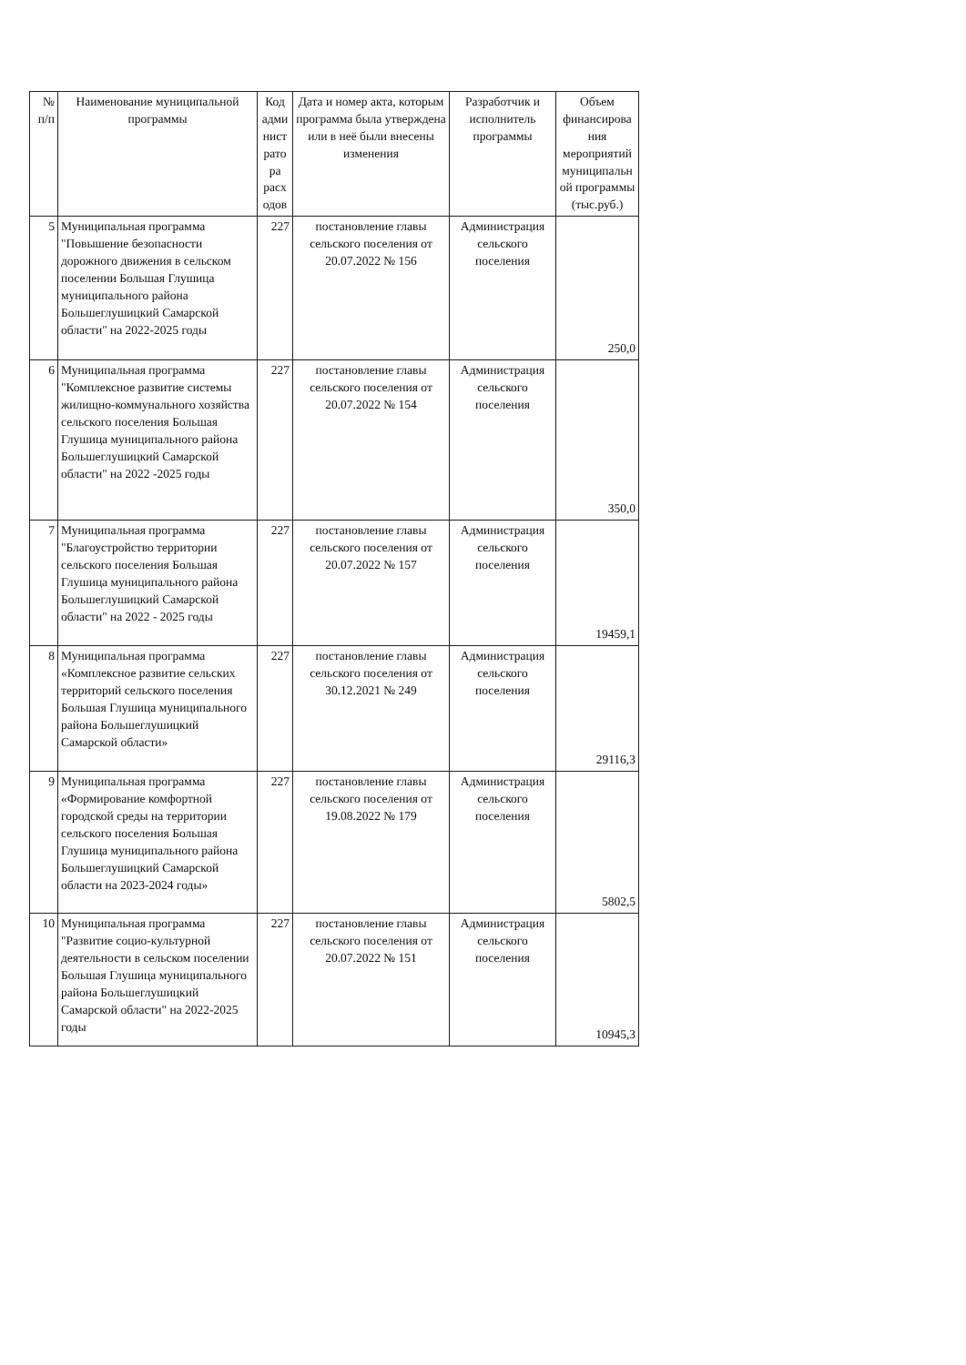| № п/п | Наименование муниципальной программы | Код адми нист рато ра расх одов | Дата и номер акта, которым программа была утверждена или в неё были внесены изменения | Разработчик и исполнитель программы | Объем финансирова ния мероприятий муниципальн ой программы (тыс.руб.) |
| --- | --- | --- | --- | --- | --- |
| 5 | Муниципальная программа "Повышение безопасности дорожного движения в сельском поселении Большая Глушица муниципального района Большеглушицкий Самарской области" на 2022-2025 годы | 227 | постановление главы сельского поселения от 20.07.2022 № 156 | Администрация сельского поселения | 250,0 |
| 6 | Муниципальная программа "Комплексное развитие системы жилищно-коммунального хозяйства сельского поселения Большая Глушица муниципального района Большеглушицкий Самарской области" на 2022 -2025 годы | 227 | постановление главы сельского поселения от 20.07.2022 № 154 | Администрация сельского поселения | 350,0 |
| 7 | Муниципальная программа "Благоустройство территории сельского поселения Большая Глушица муниципального района Большеглушицкий Самарской области" на 2022 - 2025 годы | 227 | постановление главы сельского поселения от 20.07.2022 № 157 | Администрация сельского поселения | 19459,1 |
| 8 | Муниципальная программа «Комплексное развитие сельских территорий сельского поселения Большая Глушица муниципального района Большеглушицкий Самарской области» | 227 | постановление главы сельского поселения от 30.12.2021 № 249 | Администрация сельского поселения | 29116,3 |
| 9 | Муниципальная программа «Формирование комфортной городской среды на территории сельского поселения Большая Глушица муниципального района Большеглушицкий Самарской области на 2023-2024 годы» | 227 | постановление главы сельского поселения от 19.08.2022 № 179 | Администрация сельского поселения | 5802,5 |
| 10 | Муниципальная программа "Развитие социо-культурной деятельности в сельском поселении Большая Глушица муниципального района Большеглушицкий Самарской области" на 2022-2025 годы | 227 | постановление главы сельского поселения от 20.07.2022 № 151 | Администрация сельского поселения | 10945,3 |